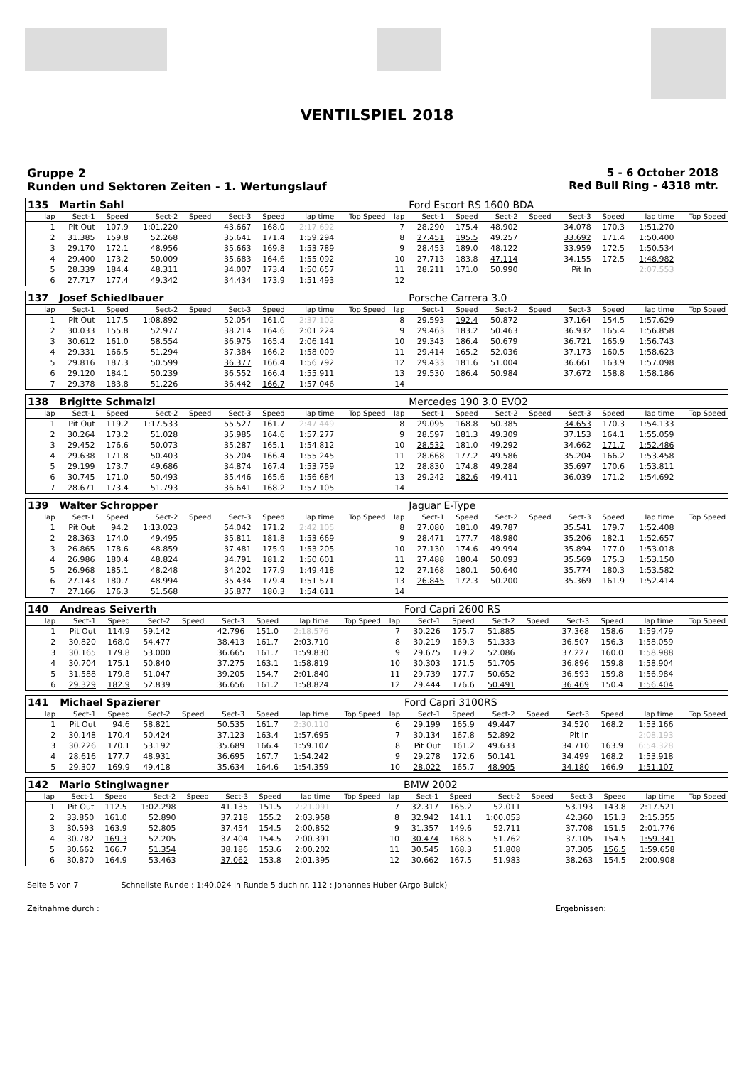VENTILSPIEL 2018
Gruppe 2
Runden und Sektoren Zeiten - 1. Wertungslauf
5 - 6 October 2018
Red Bull Ring - 4318 mtr.
| 135 | Martin Sahl | | | | | | | | | Ford Escort RS 1600 BDA | | | | | | | |
| lap | Sect-1 | Speed | Sect-2 | Speed | Sect-3 | Speed | lap time | Top Speed | lap | Sect-1 | Speed | Sect-2 | Speed | Sect-3 | Speed | lap time | Top Speed |
| 1 | Pit Out | 107.9 | 1:01.220 | | 43.667 | 168.0 | 2:17.692 | | 7 | 28.290 | 175.4 | 48.902 | | 34.078 | 170.3 | 1:51.270 | |
| 2 | 31.385 | 159.8 | 52.268 | | 35.641 | 171.4 | 1:59.294 | | 8 | 27.451 | 195.5 | 49.257 | | 33.692 | 171.4 | 1:50.400 | |
| 3 | 29.170 | 172.1 | 48.956 | | 35.663 | 169.8 | 1:53.789 | | 9 | 28.453 | 189.0 | 48.122 | | 33.959 | 172.5 | 1:50.534 | |
| 4 | 29.400 | 173.2 | 50.009 | | 35.683 | 164.6 | 1:55.092 | | 10 | 27.713 | 183.8 | 47.114 | | 34.155 | 172.5 | 1:48.982 | |
| 5 | 28.339 | 184.4 | 48.311 | | 34.007 | 173.4 | 1:50.657 | | 11 | 28.211 | 171.0 | 50.990 | | Pit In | | 2:07.553 | |
| 6 | 27.717 | 177.4 | 49.342 | | 34.434 | 173.9 | 1:51.493 | | 12 | | | | | | | | |
| 137 | Josef Schiedlbauer | | | | | | | | | Porsche Carrera 3.0 | | | | | | | |
| lap | Sect-1 | Speed | Sect-2 | Speed | Sect-3 | Speed | lap time | Top Speed | lap | Sect-1 | Speed | Sect-2 | Speed | Sect-3 | Speed | lap time | Top Speed |
| 1 | Pit Out | 117.5 | 1:08.892 | | 52.054 | 161.0 | 2:37.102 | | 8 | 29.593 | 192.4 | 50.872 | | 37.164 | 154.5 | 1:57.629 | |
| 2 | 30.033 | 155.8 | 52.977 | | 38.214 | 164.6 | 2:01.224 | | 9 | 29.463 | 183.2 | 50.463 | | 36.932 | 165.4 | 1:56.858 | |
| 3 | 30.612 | 161.0 | 58.554 | | 36.975 | 165.4 | 2:06.141 | | 10 | 29.343 | 186.4 | 50.679 | | 36.721 | 165.9 | 1:56.743 | |
| 4 | 29.331 | 166.5 | 51.294 | | 37.384 | 166.2 | 1:58.009 | | 11 | 29.414 | 165.2 | 52.036 | | 37.173 | 160.5 | 1:58.623 | |
| 5 | 29.816 | 187.3 | 50.599 | | 36.377 | 166.4 | 1:56.792 | | 12 | 29.433 | 181.6 | 51.004 | | 36.661 | 163.9 | 1:57.098 | |
| 6 | 29.120 | 184.1 | 50.239 | | 36.552 | 166.4 | 1:55.911 | | 13 | 29.530 | 186.4 | 50.984 | | 37.672 | 158.8 | 1:58.186 | |
| 7 | 29.378 | 183.8 | 51.226 | | 36.442 | 166.7 | 1:57.046 | | 14 | | | | | | | | |
| 138 | Brigitte Schmalzl | | | | | | | | | Mercedes 190 3.0 EVO2 | | | | | | | |
| lap | Sect-1 | Speed | Sect-2 | Speed | Sect-3 | Speed | lap time | Top Speed | lap | Sect-1 | Speed | Sect-2 | Speed | Sect-3 | Speed | lap time | Top Speed |
| 1 | Pit Out | 119.2 | 1:17.533 | | 55.527 | 161.7 | 2:47.449 | | 8 | 29.095 | 168.8 | 50.385 | | 34.653 | 170.3 | 1:54.133 | |
| 2 | 30.264 | 173.2 | 51.028 | | 35.985 | 164.6 | 1:57.277 | | 9 | 28.597 | 181.3 | 49.309 | | 37.153 | 164.1 | 1:55.059 | |
| 3 | 29.452 | 176.6 | 50.073 | | 35.287 | 165.1 | 1:54.812 | | 10 | 28.532 | 181.0 | 49.292 | | 34.662 | 171.7 | 1:52.486 | |
| 4 | 29.638 | 171.8 | 50.403 | | 35.204 | 166.4 | 1:55.245 | | 11 | 28.668 | 177.2 | 49.586 | | 35.204 | 166.2 | 1:53.458 | |
| 5 | 29.199 | 173.7 | 49.686 | | 34.874 | 167.4 | 1:53.759 | | 12 | 28.830 | 174.8 | 49.284 | | 35.697 | 170.6 | 1:53.811 | |
| 6 | 30.745 | 171.0 | 50.493 | | 35.446 | 165.6 | 1:56.684 | | 13 | 29.242 | 182.6 | 49.411 | | 36.039 | 171.2 | 1:54.692 | |
| 7 | 28.671 | 173.4 | 51.793 | | 36.641 | 168.2 | 1:57.105 | | 14 | | | | | | | | |
| 139 | Walter Schropper | | | | | | | | | Jaguar E-Type | | | | | | | |
| lap | Sect-1 | Speed | Sect-2 | Speed | Sect-3 | Speed | lap time | Top Speed | lap | Sect-1 | Speed | Sect-2 | Speed | Sect-3 | Speed | lap time | Top Speed |
| 1 | Pit Out | 94.2 | 1:13.023 | | 54.042 | 171.2 | 2:42.105 | | 8 | 27.080 | 181.0 | 49.787 | | 35.541 | 179.7 | 1:52.408 | |
| 2 | 28.363 | 174.0 | 49.495 | | 35.811 | 181.8 | 1:53.669 | | 9 | 28.471 | 177.7 | 48.980 | | 35.206 | 182.1 | 1:52.657 | |
| 3 | 26.865 | 178.6 | 48.859 | | 37.481 | 175.9 | 1:53.205 | | 10 | 27.130 | 174.6 | 49.994 | | 35.894 | 177.0 | 1:53.018 | |
| 4 | 26.986 | 180.4 | 48.824 | | 34.791 | 181.2 | 1:50.601 | | 11 | 27.488 | 180.4 | 50.093 | | 35.569 | 175.3 | 1:53.150 | |
| 5 | 26.968 | 185.1 | 48.248 | | 34.202 | 177.9 | 1:49.418 | | 12 | 27.168 | 180.1 | 50.640 | | 35.774 | 180.3 | 1:53.582 | |
| 6 | 27.143 | 180.7 | 48.994 | | 35.434 | 179.4 | 1:51.571 | | 13 | 26.845 | 172.3 | 50.200 | | 35.369 | 161.9 | 1:52.414 | |
| 7 | 27.166 | 176.3 | 51.568 | | 35.877 | 180.3 | 1:54.611 | | 14 | | | | | | | | |
| 140 | Andreas Seiverth | | | | | | | | | Ford Capri 2600 RS | | | | | | | |
| lap | Sect-1 | Speed | Sect-2 | Speed | Sect-3 | Speed | lap time | Top Speed | lap | Sect-1 | Speed | Sect-2 | Speed | Sect-3 | Speed | lap time | Top Speed |
| 1 | Pit Out | 114.9 | 59.142 | | 42.796 | 151.0 | 2:18.576 | | 7 | 30.226 | 175.7 | 51.885 | | 37.368 | 158.6 | 1:59.479 | |
| 2 | 30.820 | 168.0 | 54.477 | | 38.413 | 161.7 | 2:03.710 | | 8 | 30.219 | 169.3 | 51.333 | | 36.507 | 156.3 | 1:58.059 | |
| 3 | 30.165 | 179.8 | 53.000 | | 36.665 | 161.7 | 1:59.830 | | 9 | 29.675 | 179.2 | 52.086 | | 37.227 | 160.0 | 1:58.988 | |
| 4 | 30.704 | 175.1 | 50.840 | | 37.275 | 163.1 | 1:58.819 | | 10 | 30.303 | 171.5 | 51.705 | | 36.896 | 159.8 | 1:58.904 | |
| 5 | 31.588 | 179.8 | 51.047 | | 39.205 | 154.7 | 2:01.840 | | 11 | 29.739 | 177.7 | 50.652 | | 36.593 | 159.8 | 1:56.984 | |
| 6 | 29.329 | 182.9 | 52.839 | | 36.656 | 161.2 | 1:58.824 | | 12 | 29.444 | 176.6 | 50.491 | | 36.469 | 150.4 | 1:56.404 | |
| 141 | Michael Spazierer | | | | | | | | | Ford Capri 3100RS | | | | | | | |
| lap | Sect-1 | Speed | Sect-2 | Speed | Sect-3 | Speed | lap time | Top Speed | lap | Sect-1 | Speed | Sect-2 | Speed | Sect-3 | Speed | lap time | Top Speed |
| 1 | Pit Out | 94.6 | 58.821 | | 50.535 | 161.7 | 2:30.110 | | 6 | 29.199 | 165.9 | 49.447 | | 34.520 | 168.2 | 1:53.166 | |
| 2 | 30.148 | 170.4 | 50.424 | | 37.123 | 163.4 | 1:57.695 | | 7 | 30.134 | 167.8 | 52.892 | | Pit In | | 2:08.193 | |
| 3 | 30.226 | 170.1 | 53.192 | | 35.689 | 166.4 | 1:59.107 | | 8 | Pit Out | 161.2 | 49.633 | | 34.710 | 163.9 | 6:54.328 | |
| 4 | 28.616 | 177.7 | 48.931 | | 36.695 | 167.7 | 1:54.242 | | 9 | 29.278 | 172.6 | 50.141 | | 34.499 | 168.2 | 1:53.918 | |
| 5 | 29.307 | 169.9 | 49.418 | | 35.634 | 164.6 | 1:54.359 | | 10 | 28.022 | 165.7 | 48.905 | | 34.180 | 166.9 | 1:51.107 | |
| 142 | Mario Stinglwagner | | | | | | | | | BMW 2002 | | | | | | | |
| lap | Sect-1 | Speed | Sect-2 | Speed | Sect-3 | Speed | lap time | Top Speed | lap | Sect-1 | Speed | Sect-2 | Speed | Sect-3 | Speed | lap time | Top Speed |
| 1 | Pit Out | 112.5 | 1:02.298 | | 41.135 | 151.5 | 2:21.091 | | 7 | 32.317 | 165.2 | 52.011 | | 53.193 | 143.8 | 2:17.521 | |
| 2 | 33.850 | 161.0 | 52.890 | | 37.218 | 155.2 | 2:03.958 | | 8 | 32.942 | 141.1 | 1:00.053 | | 42.360 | 151.3 | 2:15.355 | |
| 3 | 30.593 | 163.9 | 52.805 | | 37.454 | 154.5 | 2:00.852 | | 9 | 31.357 | 149.6 | 52.711 | | 37.708 | 151.5 | 2:01.776 | |
| 4 | 30.782 | 169.3 | 52.205 | | 37.404 | 154.5 | 2:00.391 | | 10 | 30.474 | 168.5 | 51.762 | | 37.105 | 154.5 | 1:59.341 | |
| 5 | 30.662 | 166.7 | 51.354 | | 38.186 | 153.6 | 2:00.202 | | 11 | 30.545 | 168.3 | 51.808 | | 37.305 | 156.5 | 1:59.658 | |
| 6 | 30.870 | 164.9 | 53.463 | | 37.062 | 153.8 | 2:01.395 | | 12 | 30.662 | 167.5 | 51.983 | | 38.263 | 154.5 | 2:00.908 | |
Seite 5 von 7 Schnellste Runde : 1:40.024 in Runde 5 duch nr. 112 : Johannes Huber (Argo Buick)
Zeitnahme durch : Ergebnissen: